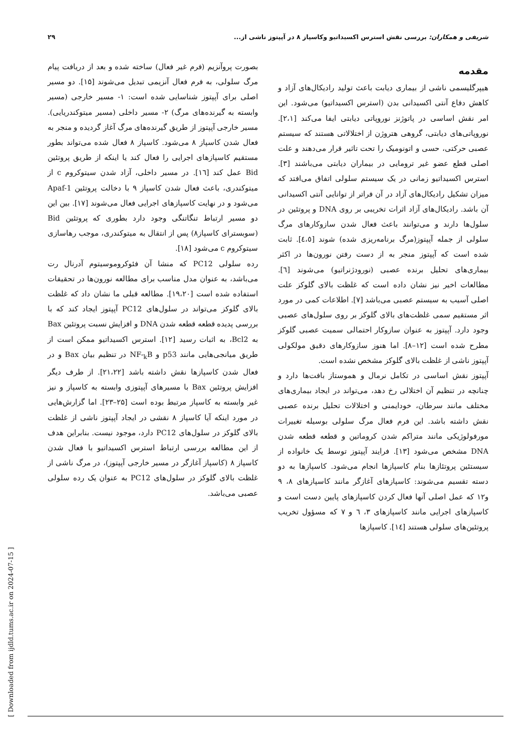شریفی و همکاران: بررسی نقش استرس اکسیداتیو وکاسپاز ۸ در آپپتوز ناشی از... ۲۹
مقدمه
هیپرگلیسمی ناشی از بیماری دیابت باعث تولید رادیکال‌های آزاد و کاهش دفاع آنتی اکسیدانی بدن (استرس اکسیداتیو) می‌شود. این امر نقش اساسی در پاتوژنز نوروپاتی دیابتی ایفا می‌کند [۲،۱]. نوروپاتی‌های دیابتی، گروهی هتروژن از اختلالاتی هستند که سیستم عصبی حرکتی، حسی و اتونومیک را تحت تاثیر قرار می‌دهند و علت اصلی قطع عضو غیر ترومایی در بیماران دیابتی می‌باشند [۳]. استرس اکسیداتیو زمانی در یک سیستم سلولی اتفاق می‌افتد که میزان تشکیل رادیکال‌های آزاد در آن فراتر از توانایی آنتی اکسیدانی آن باشد. رادیکال‌های آزاد اثرات تخریبی بر روی DNA و پروتئین در سلول‌ها دارند و می‌توانند باعث فعال شدن سازوکارهای مرگ سلولی از جمله آپپتوز(مرگ برنامه‌ریزی شده) شوند [٤،٥]. ثابت شده است که آپپتوز منجر به از دست رفتن نورون‌ها در اکثر بیماری‌های تحلیل برنده عصبی (نورودژنراتیو) می‌شوند [٦]. مطالعات اخیر نیز نشان داده است که غلظت بالای گلوکز علت اصلی آسیب به سیستم عصبی می‌باشد [۷]. اطلاعات کمی در مورد اثر مستقیم سمی غلظت‌های بالای گلوکز بر روی سلول‌های عصبی وجود دارد. آپپتوز به عنوان سازوکار احتمالی سمیت عصبی گلوکز مطرح شده است [۱۲–۸]. اما هنوز سازوکارهای دقیق مولکولی آپپتوز ناشی از غلظت بالای گلوکز مشخص نشده است.
آپپتوز نقش اساسی در تکامل نرمال و هموستاز بافت‌ها دارد و چنانچه در تنظیم آن اختلالی رخ دهد، می‌تواند در ایجاد بیماری‌های مختلف مانند سرطان، خودایمنی و اختلالات تحلیل برنده عصبی نقش داشته باشد. این فرم فعال مرگ سلولی بوسیله تغییرات مورفولوژیکی مانند متراکم شدن کروماتین و قطعه قطعه شدن DNA مشخص می‌شود [۱۳]. فرایند آپپتوز توسط یک خانواده از سیستئین پروتئازها بنام کاسپازها انجام می‌شود. کاسپازها به دو دسته تقسیم می‌شوند: کاسپازهای آغازگر مانند کاسپازهای ۸، ۹ و۱۲ که عمل اصلی آنها فعال کردن کاسپازهای پایین دست است و کاسپازهای اجرایی مانند کاسپازهای ۳، ٦ و ۷ که مسؤول تخریب پروتئین‌های سلولی هستند [١٤]. کاسپازها
بصورت پروآنزیم (فرم غیر فعال) ساخته شده و بعد از دریافت پیام مرگ سلولی، به فرم فعال آنزیمی تبدیل می‌شوند [۱۵]. دو مسیر اصلی برای آپپتوز شناسایی شده است: ۱- مسیر خارجی (مسیر وابسته به گیرنده‌های مرگ) ۲- مسیر داخلی (مسیر میتوکندریایی). مسیر خارجی آپپتوز از طریق گیرنده‌های مرگ آغاز گردیده و منجر به فعال شدن کاسپاز ۸ می‌شود. کاسپاز ۸ فعال شده می‌تواند بطور مستقیم کاسپازهای اجرایی را فعال کند یا اینکه از طریق پروتئین Bid عمل کند [١٦]. در مسیر داخلی، آزاد شدن سیتوکروم c از میتوکندری، باعث فعال شدن کاسپاز ۹ با دخالت پروتئین Apaf-1 می‌شود و در نهایت کاسپازهای اجرایی فعال می‌شوند [۱۷]. بین این دو مسیر ارتباط تنگاتنگی وجود دارد بطوری که پروتئین Bid (سوبسترای کاسپاز۸) پس از انتقال به میتوکندری، موجب رهاسازی سیتوکروم c می‌شود [۱۸].
رده سلولی PC12 که منشا آن فئوکروموسیتوم آدرنال رت می‌باشد، به عنوان مدل مناسب برای مطالعه نورون‌ها در تحقیقات استفاده شده است [۱۹،۲۰]. مطالعه قبلی ما نشان داد که غلظت بالای گلوکز می‌تواند در سلول‌های PC12 آپپتوز ایجاد کند که با بررسی پدیده قطعه قطعه شدن DNA و افزایش نسبت پروتئین Bax به Bcl2، به اثبات رسید [۱۲]. استرس اکسیداتیو ممکن است از طریق میانجی‌هایی مانند p53 و NF-<sub>k</sub>B در تنظیم بیان Bax و در فعال شدن کاسپازها نقش داشته باشد [۲۱،۲۲]. از طرف دیگر افزایش پروتئین Bax با مسیرهای آپپتوزی وابسته به کاسپاز و نیز غیر وابسته به کاسپاز مرتبط بوده است [۲۵–۲۳]. اما گزارش‌هایی در مورد اینکه آیا کاسپاز ۸ نقشی در ایجاد آپپتوز ناشی از غلظت بالای گلوکز در سلول‌های PC12 دارد، موجود نیست. بنابراین هدف از این مطالعه بررسی ارتباط استرس اکسیداتیو با فعال شدن کاسپاز ۸ (کاسپاز آغازگر در مسیر خارجی آپپتوز)، در مرگ ناشی از غلظت بالای گلوکز در سلول‌های PC12 به عنوان یک رده سلولی عصبی می‌باشد.
[ Downloaded from ijdld.tums.ac.ir on 2024-07-15 ]